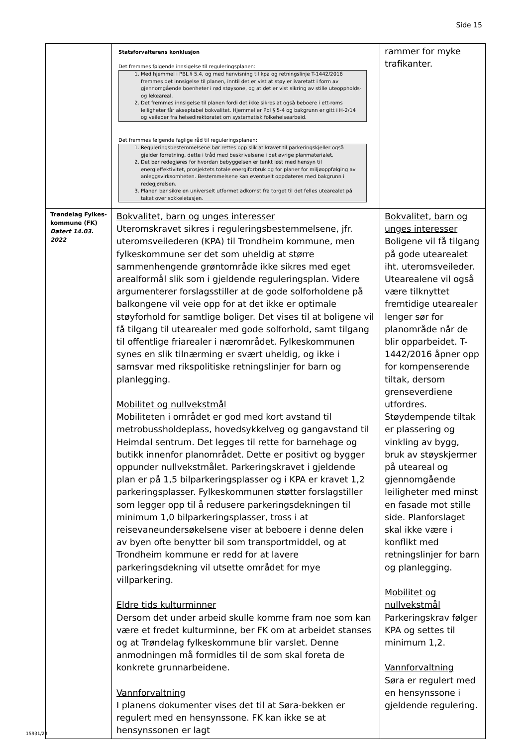Side 15
| | Statsforvalterens konklusjon Det fremmes følgende innsigelse til reguleringsplanen: 1. Med hjemmel i PBL § 5.4, og med henvisning til kpa og retningslinje T-1442/2016 fremmes det innsigelse til planen, inntil det er vist at støy er ivaretatt i form av gjennomgående boenheter i rød støysone, og at det er vist sikring av stille uteoppholds- og lekeareal. 2. Det fremmes innsigelse til planen fordi det ikke sikres at også beboere i ett-roms leiligheter får akseptabel bokvalitet. Hjemmel er Pbl § 5-4 og bakgrunn er gitt i H-2/14 og veileder fra helsedirektoratet om systematisk folkehelsearbeid. Det fremmes følgende faglige råd til reguleringsplanen: 1. Reguleringsbestemmelsene bør rettes opp slik at kravet til parkeringskjeller også gjelder forretning, dette i tråd med beskrivelsene i det øvrige planmaterialet. 2. Det bør redegjøres for hvordan bebyggelsen er tenkt løst med hensyn til energieffektivitet, prosjektets totale energiforbruk og for planer for miljøoppfølging av anleggsvirksomheten. Bestemmelsene kan eventuelt oppdateres med bakgrunn i redegjørelsen. 3. Planen bør sikre en universelt utformet adkomst fra torget til det felles utearealet på taket over sokkeletasjen. | rammer for myke trafikanter. |
| Trøndelag Fylkes-kommune (FK) Datert 14.03. 2022 | Bokvalitet, barn og unges interesser Uteromskravet sikres i reguleringsbestemmelsene, jfr. uteromsveilederen (KPA) til Trondheim kommune, men fylkeskommune ser det som uheldig at større sammenhengende grøntområde ikke sikres med eget arealformål slik som i gjeldende reguleringsplan. Videre argumenterer forslagsstiller at de gode solforholdene på balkongene vil veie opp for at det ikke er optimale støyforhold for samtlige boliger. Det vises til at boligene vil få tilgang til utearealer med gode solforhold, samt tilgang til offentlige friarealer i nærområdet. Fylkeskommunen synes en slik tilnærming er svært uheldig, og ikke i samsvar med rikspolitiske retningslinjer for barn og planlegging. Mobilitet og nullvekstmål Mobiliteten i området er god med kort avstand til metrobussholdeplass, hovedsykkelveg og gangavstand til Heimdal sentrum. Det legges til rette for barnehage og butikk innenfor planområdet. Dette er positivt og bygger oppunder nullvekstmålet. Parkeringskravet i gjeldende plan er på 1,5 bilparkeringsplasser og i KPA er kravet 1,2 parkeringsplasser. Fylkeskommunen støtter forslagstiller som legger opp til å redusere parkeringsdekningen til minimum 1,0 bilparkeringsplasser, tross i at reisevaneundersøkelsene viser at beboere i denne delen av byen ofte benytter bil som transportmiddel, og at Trondheim kommune er redd for at lavere parkeringsdekning vil utsette området for mye villparkering. Eldre tids kulturminner Dersom det under arbeid skulle komme fram noe som kan være et fredet kulturminne, ber FK om at arbeidet stanses og at Trøndelag fylkeskommune blir varslet. Denne anmodningen må formidles til de som skal foreta de konkrete grunnarbeidene. Vannforvaltning I planens dokumenter vises det til at Søra-bekken er regulert med en hensynssone. FK kan ikke se at hensynssonen er lagt | Bokvalitet, barn og unges interesser Boligene vil få tilgang på gode utearealet iht. uteromsveileder. Utearealene vil også være tilknyttet fremtidige utearealer lenger sør for planområde når de blir opparbeidet. T-1442/2016 åpner opp for kompenserende tiltak, dersom grenseverdiene utfordres. Støydempende tiltak er plassering og vinkling av bygg, bruk av støyskjermer på uteareal og gjennomgående leiligheter med minst en fasade mot stille side. Planforslaget skal ikke være i konflikt med retningslinjer for barn og planlegging. Mobilitet og nullvekstmål Parkeringskrav følger KPA og settes til minimum 1,2. Vannforvaltning Søra er regulert med en hensynssone i gjeldende regulering. |
15931/23